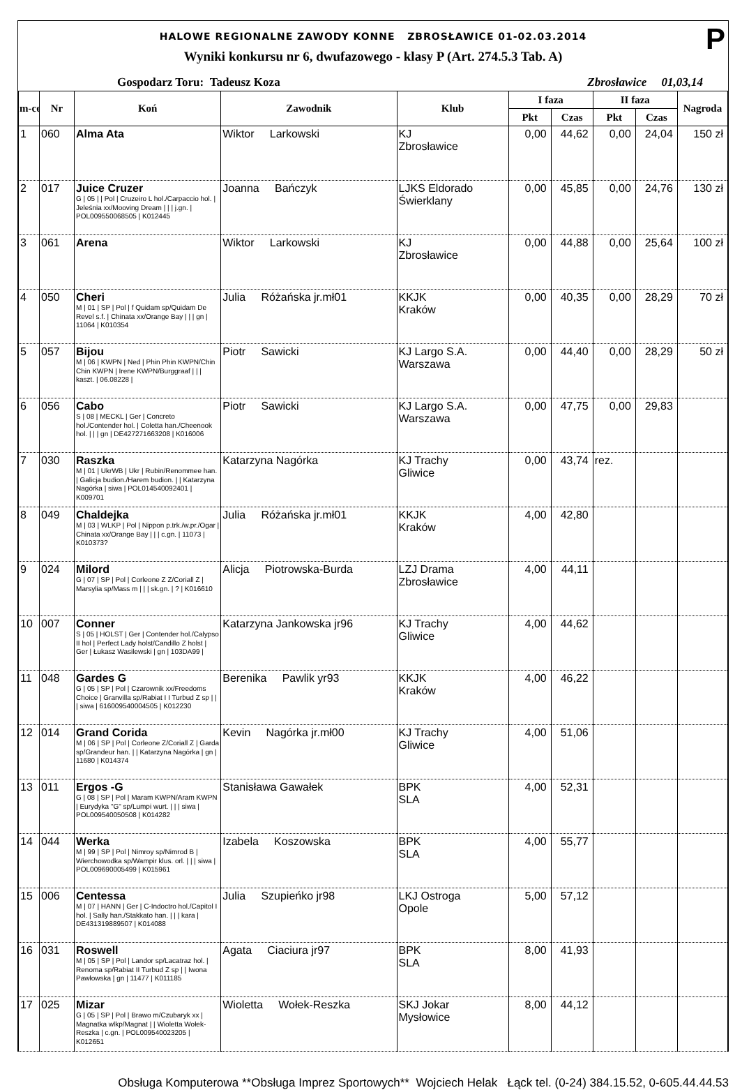P
HALOWE REGIONALNE ZAWODY KONNE ZBROSŁAWICE 01-02.03.2014
Wyniki konkursu nr 6, dwufazowego - klasy P (Art. 274.5.3 Tab. A)
Gospodarz Toru: Tadeusz Koza Zbrosławice 01,03,14
| m-ce | Nr | Koń | Zawodnik | Klub | I faza | | II faza | | Nagroda |
| --- | --- | --- | --- | --- | --- | --- | --- | --- | --- |
| | | | | | Pkt | Czas | Pkt | Czas | |
| 1 | 060 | Alma Ata | Wiktor Larkowski | KJ Zbrosławice | 0,00 | 44,62 | 0,00 | 24,04 | 150 zł |
| 2 | 017 | Juice Cruzer G / 05 / / Pol / Cruzeiro L hol./Carpaccio hol. / Jeleśnia xx/Mooving Dream / / / j.gn. / POL009550068505 / K012445 | Joanna Bańczyk | LJKS Eldorado Świerklany | 0,00 | 45,85 | 0,00 | 24,76 | 130 zł |
| 3 | 061 | Arena | Wiktor Larkowski | KJ Zbrosławice | 0,00 | 44,88 | 0,00 | 25,64 | 100 zł |
| 4 | 050 | Cheri M / 01 / SP / Pol / f Quidam sp/Quidam De Revel s.f. / Chinata xx/Orange Bay / / / gn / 11064 / K010354 | Julia Różańska jr.mł01 | KKJK Kraków | 0,00 | 40,35 | 0,00 | 28,29 | 70 zł |
| 5 | 057 | Bijou M / 06 / KWPN / Ned / Phin Phin KWPN/Chin Chin KWPN / Irene KWPN/Burggraaf / / / kaszt. / 06.08228 / | Piotr Sawicki | KJ Largo S.A. Warszawa | 0,00 | 44,40 | 0,00 | 28,29 | 50 zł |
| 6 | 056 | Cabo S / 08 / MECKL / Ger / Concreto hol./Contender hol. / Coletta han./Cheenook hol. / / / gn / DE427271663208 / K016006 | Piotr Sawicki | KJ Largo S.A. Warszawa | 0,00 | 47,75 | 0,00 | 29,83 | |
| 7 | 030 | Raszka M / 01 / UkrWB / Ukr / Rubin/Renommee han. / Galicja budion./Harem budion. / / Katarzyna Nagórka / siwa / POL014540092401 / K009701 | Katarzyna Nagórka | KJ Trachy Gliwice | 0,00 | 43,74 | rez. | | |
| 8 | 049 | Chaldejka M / 03 / WLKP / Pol / Nippon p.trk./w.pr./Ogar / Chinata xx/Orange Bay / / / c.gn. / 11073 / K010373? | Julia Różańska jr.mł01 | KKJK Kraków | 4,00 | 42,80 | | | |
| 9 | 024 | Milord G / 07 / SP / Pol / Corleone Z Z/Coriall Z / Marsylia sp/Mass m / / / sk.gn. / ? / K016610 | Alicja Piotrowska-Burda | LZJ Drama Zbrosławice | 4,00 | 44,11 | | | |
| 10 | 007 | Conner S / 05 / HOLST / Ger / Contender hol./Calypso II hol / Perfect Lady holst/Candillo Z holst / Ger / Łukasz Wasilewski / gn / 103DA99 / | Katarzyna Jankowska jr96 | KJ Trachy Gliwice | 4,00 | 44,62 | | | |
| 11 | 048 | Gardes G G / 05 / SP / Pol / Czarownik xx/Freedoms Choice / Granvilla sp/Rabiat I I Turbud Z sp / / / siwa / 616009540004505 / K012230 | Berenika Pawlik yr93 | KKJK Kraków | 4,00 | 46,22 | | | |
| 12 | 014 | Grand Corida M / 06 / SP / Pol / Corleone Z/Coriall Z / Garda sp/Grandeur han. / / Katarzyna Nagórka / gn / 11680 / K014374 | Kevin Nagórka jr.mł00 | KJ Trachy Gliwice | 4,00 | 51,06 | | | |
| 13 | 011 | Ergos -G G / 08 / SP / Pol / Maram KWPN/Aram KWPN / Eurydyka "G" sp/Lumpi wurt. / / / siwa / POL009540050508 / K014282 | Stanisława Gawałek | BPK SLA | 4,00 | 52,31 | | | |
| 14 | 044 | Werka M / 99 / SP / Pol / Nimroy sp/Nimrod B / Wierchowodka sp/Wampir klus. orl. / / / siwa / POL009690005499 / K015961 | Izabela Koszowska | BPK SLA | 4,00 | 55,77 | | | |
| 15 | 006 | Centessa M / 07 / HANN / Ger / C-Indoctro hol./Capitol I hol. / Sally han./Stakkato han. / / / kara / DE431319889507 / K014088 | Julia Szupieńko jr98 | LKJ Ostroga Opole | 5,00 | 57,12 | | | |
| 16 | 031 | Roswell M / 05 / SP / Pol / Landor sp/Lacatraz hol. / Renoma sp/Rabiat II Turbud Z sp / / Iwona Pawłowska / gn / 11477 / K011185 | Agata Ciaciura jr97 | BPK SLA | 8,00 | 41,93 | | | |
| 17 | 025 | Mizar G / 05 / SP / Pol / Brawo m/Czubaryk xx / Magnatka wlkp/Magnat / / Wioletta Wołek-Reszka / c.gn. / POL009540023205 / K012651 | Wioletta Wołek-Reszka | SKJ Jokar Mysłowice | 8,00 | 44,12 | | | |
Obsługa Komputerowa **Obsługa Imprez Sportowych** Wojciech Helak Łąck tel. (0-24) 384.15.52, 0-605.44.44.53